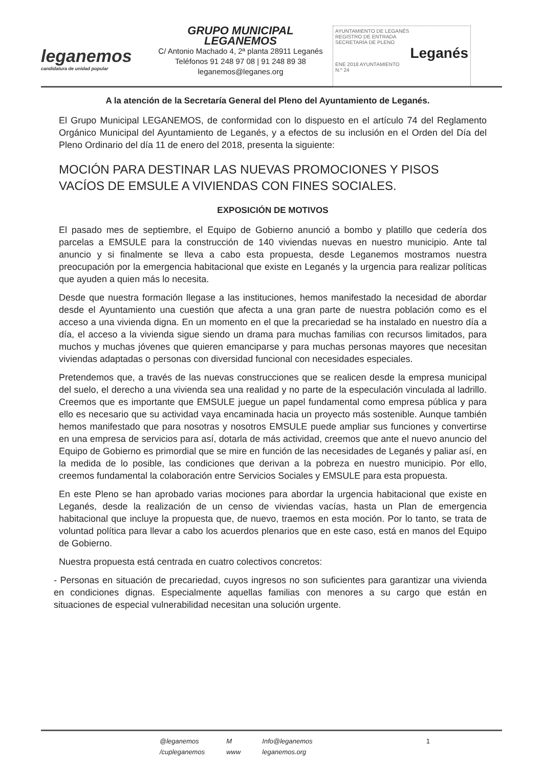leganemos
candidatura de unidad popular
GRUPO MUNICIPAL LEGANEMOS
C/ Antonio Machado 4, 2ª planta 28911 Leganés
Teléfonos 91 248 97 08 | 91 248 89 38
leganemos@leganes.org
AYUNTAMIENTO DE LEGANÉS
REGISTRO DE ENTRADA
SECRETARÍA DE PLENO
Leganés
ENE 2018 AYUNTAMIENTO
N.º 24
A la atención de la Secretaría General del Pleno del Ayuntamiento de Leganés.
El Grupo Municipal LEGANEMOS, de conformidad con lo dispuesto en el artículo 74 del Reglamento Orgánico Municipal del Ayuntamiento de Leganés, y a efectos de su inclusión en el Orden del Día del Pleno Ordinario del día 11 de enero del 2018, presenta la siguiente:
MOCIÓN PARA DESTINAR LAS NUEVAS PROMOCIONES Y PISOS VACÍOS DE EMSULE A VIVIENDAS CON FINES SOCIALES.
EXPOSICIÓN DE MOTIVOS
El pasado mes de septiembre, el Equipo de Gobierno anunció a bombo y platillo que cedería dos parcelas a EMSULE para la construcción de 140 viviendas nuevas en nuestro municipio. Ante tal anuncio y si finalmente se lleva a cabo esta propuesta, desde Leganemos mostramos nuestra preocupación por la emergencia habitacional que existe en Leganés y la urgencia para realizar políticas que ayuden a quien más lo necesita.
Desde que nuestra formación llegase a las instituciones, hemos manifestado la necesidad de abordar desde el Ayuntamiento una cuestión que afecta a una gran parte de nuestra población como es el acceso a una vivienda digna. En un momento en el que la precariedad se ha instalado en nuestro día a día, el acceso a la vivienda sigue siendo un drama para muchas familias con recursos limitados, para muchos y muchas jóvenes que quieren emanciparse y para muchas personas mayores que necesitan viviendas adaptadas o personas con diversidad funcional con necesidades especiales.
Pretendemos que, a través de las nuevas construcciones que se realicen desde la empresa municipal del suelo, el derecho a una vivienda sea una realidad y no parte de la especulación vinculada al ladrillo. Creemos que es importante que EMSULE juegue un papel fundamental como empresa pública y para ello es necesario que su actividad vaya encaminada hacia un proyecto más sostenible. Aunque también hemos manifestado que para nosotras y nosotros EMSULE puede ampliar sus funciones y convertirse en una empresa de servicios para así, dotarla de más actividad, creemos que ante el nuevo anuncio del Equipo de Gobierno es primordial que se mire en función de las necesidades de Leganés y paliar así, en la medida de lo posible, las condiciones que derivan a la pobreza en nuestro municipio. Por ello, creemos fundamental la colaboración entre Servicios Sociales y EMSULE para esta propuesta.
En este Pleno se han aprobado varias mociones para abordar la urgencia habitacional que existe en Leganés, desde la realización de un censo de viviendas vacías, hasta un Plan de emergencia habitacional que incluye la propuesta que, de nuevo, traemos en esta moción. Por lo tanto, se trata de voluntad política para llevar a cabo los acuerdos plenarios que en este caso, está en manos del Equipo de Gobierno.
Nuestra propuesta está centrada en cuatro colectivos concretos:
- Personas en situación de precariedad, cuyos ingresos no son suficientes para garantizar una vivienda en condiciones dignas. Especialmente aquellas familias con menores a su cargo que están en situaciones de especial vulnerabilidad necesitan una solución urgente.
| @leganemos | M | Info@leganemos | 1 |
| /cupleganemos | www | leganemos.org | |